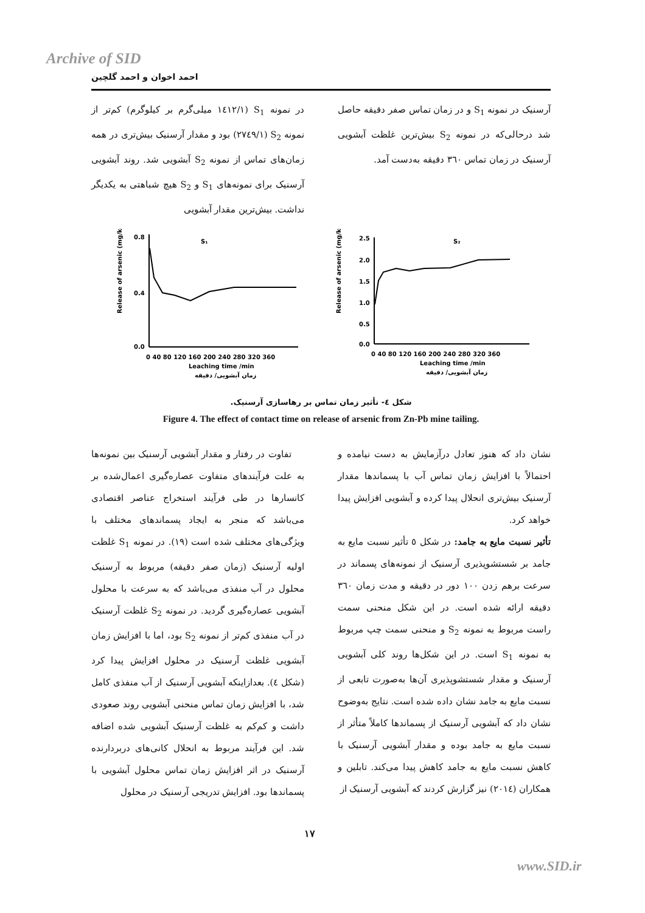Archive of SID
احمد اخوان و احمد گلچین
در نمونه S<sub>1</sub> (۱٤۱۲/۱ میلی‌گرم بر کیلوگرم) کم‌تر از نمونه S<sub>2</sub> (۲۷٤۹/۱) بود و مقدار آرسنیک بیش‌تری در همه زمان‌های تماس از نمونه S<sub>2</sub> آبشویی شد. روند آبشویی آرسنیک برای نمونه‌های S<sub>1</sub> و S<sub>2</sub> هیچ شباهتی به یکدیگر نداشت. بیش‌ترین مقدار آبشویی
آرسنیک در نمونه S<sub>1</sub> و در زمان تماس صفر دقیقه حاصل شد درحالی‌که در نمونه S<sub>2</sub> بیش‌ترین غلظت آبشویی آرسنیک در زمان تماس ۳٦۰ دقیقه به‌دست آمد.
Release of arsenic (mg/kg)
S₂
2.5
2.0
1.5
1.0
0.5
0.0
0 40 80 120 160 200 240 280 320 360
Leaching time /min
زمان آبشویی/ دقیقه
Release of arsenic (mg/kg)
S₁
0.8
0.4
0.0
0 40 80 120 160 200 240 280 320 360
Leaching time /min
زمان آبشویی/ دقیقه
شکل ٤- تأثیر زمان تماس بر رهاسازی آرسنیک.
Figure 4. The effect of contact time on release of arsenic from Zn-Pb mine tailing.
تفاوت در رفتار و مقدار آبشویی آرسنیک بین نمونه‌ها به علت فرآیندهای متفاوت عصاره‌گیری اعمال‌شده بر کانسارها در طی فرآیند استخراج عناصر اقتصادی می‌باشد که منجر به ایجاد پسماندهای مختلف با ویژگی‌های مختلف شده است (۱۹). در نمونه S<sub>1</sub> غلظت اولیه آرسنیک (زمان صفر دقیقه) مربوط به آرسنیک محلول در آب منفذی می‌باشد که به سرعت با محلول آبشویی عصاره‌گیری گردید. در نمونه S<sub>2</sub> غلظت آرسنیک در آب منفذی کم‌تر از نمونه S<sub>2</sub> بود، اما با افزایش زمان آبشویی غلظت آرسنیک در محلول افزایش پیدا کرد (شکل ٤). بعدازاینکه آبشویی آرسنیک از آب منفذی کامل شد، با افزایش زمان تماس منحنی آبشویی روند صعودی داشت و کم‌کم به غلظت آرسنیک آبشویی شده اضافه شد. این فرآیند مربوط به انحلال کانی‌های دربردارنده آرسنیک در اثر افزایش زمان تماس محلول آبشویی با پسماندها بود. افزایش تدریجی آرسنیک در محلول
نشان داد که هنوز تعادل درآزمایش به دست نیامده و احتمالاً با افزایش زمان تماس آب با پسماندها مقدار آرسنیک بیش‌تری انحلال پیدا کرده و آبشویی افزایش پیدا خواهد کرد.
تأثیر نسبت مایع به جامد: در شکل ٥ تأثیر نسبت مایع به جامد بر شستشوپذیری آرسنیک از نمونه‌های پسماند در سرعت برهم زدن ۱۰۰ دور در دقیقه و مدت زمان ۳٦۰ دقیقه ارائه شده است. در این شکل منحنی سمت راست مربوط به نمونه S<sub>2</sub> و منحنی سمت چپ مربوط به نمونه S<sub>1</sub> است. در این شکل‌ها روند کلی آبشویی آرسنیک و مقدار شستشوپذیری آن‌ها به‌صورت تابعی از نسبت مایع به جامد نشان داده شده است. نتایج به‌وضوح نشان داد که آبشویی آرسنیک از پسماندها کاملاً متأثر از نسبت مایع به جامد بوده و مقدار آبشویی آرسنیک با کاهش نسبت مایع به جامد کاهش پیدا می‌کند. تابلین و همکاران (۲۰۱٤) نیز گزارش کردند که آبشویی آرسنیک از
۱۷
www.SID.ir